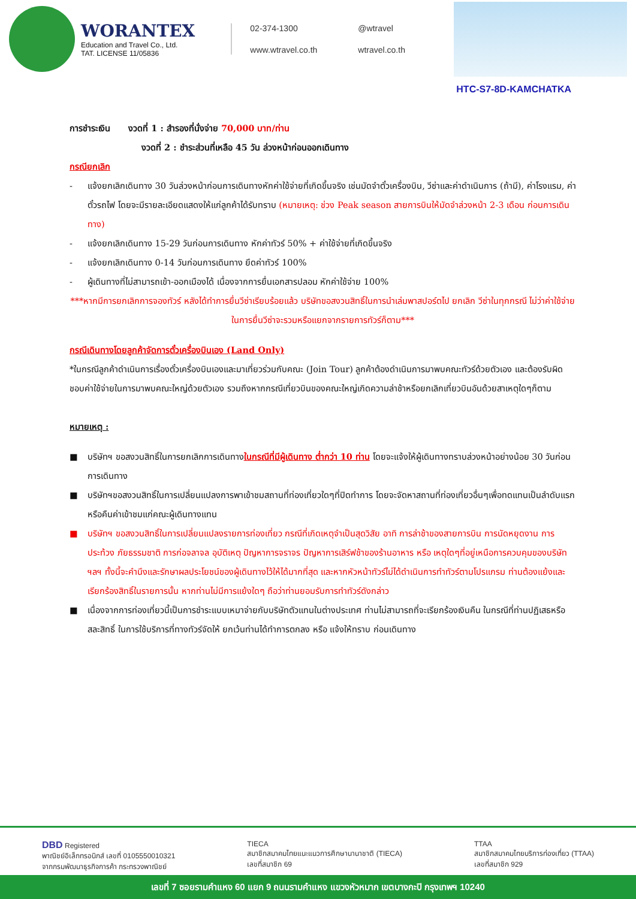WORANTEX
Education and Travel Co., Ltd.
TAT. LICENSE 11/05836
02-374-1300 @wtravel www.wtravel.co.th wtravel.co.th
HTC-S7-8D-KAMCHATKA
การชำระเงิน งวดที่ 1 : สำรองที่นั่งจ่าย 70,000 บาท/ท่าน
งวดที่ 2 : ชำระส่วนที่เหลือ 45 วัน ล่วงหน้าก่อนออกเดินทาง
กรณียกเลิก
- แจ้งยกเลิกเดินทาง 30 วันล่วงหน้าก่อนการเดินทางหักค่าใช้จ่ายที่เกิดขึ้นจริง เช่นมัดจำตั๋วเครื่องบิน, วีซ่าและค่าดำเนินการ (ถ้ามี), ค่าโรงแรม, ค่าตั๋วรถไฟ โดยจะมีรายละเอียดแสดงให้แก่ลูกค้าได้รับทราบ (หมายเหตุ: ช่วง Peak season สายการบินให้มัดจำล่วงหน้า 2-3 เดือน ก่อนการเดินทาง)
- แจ้งยกเลิกเดินทาง 15-29 วันก่อนการเดินทาง หักค่าทัวร์ 50% + ค่าใช้จ่ายที่เกิดขึ้นจริง
- แจ้งยกเลิกเดินทาง 0-14 วันก่อนการเดินทาง ยึดค่าทัวร์ 100%
- ผู้เดินทางที่ไม่สามารถเข้า-ออกเมืองได้ เนื่องจากการยื่นเอกสารปลอม หักค่าใช้จ่าย 100%
***หากมีการยกเลิกการจองทัวร์ หลังได้ทำการยื่นวีซ่าเรียบร้อยแล้ว บริษัทขอสงวนสิทธิ์ในการนำเล่มพาสปอร์ตไป ยกเลิก วีซ่าในทุกกรณี ไม่ว่าค่าใช้จ่ายในการยื่นวีซ่าจะรวมหรือแยกจากรายการทัวร์ก็ตาม***
กรณีเดินทางโดยลูกค้าจัดการตั๋วเครื่องบินเอง (Land Only)
*ในกรณีลูกค้าดำเนินการเรื่องตั๋วเครื่องบินเองและมาเที่ยวร่วมกับคณะ (Join Tour) ลูกค้าต้องดำเนินการมาพบคณะทัวร์ด้วยตัวเอง และต้องรับผิดชอบค่าใช้จ่ายในการมาพบคณะใหญ่ด้วยตัวเอง รวมถึงหากกรณีเที่ยวบินของคณะใหญ่เกิดความล่าช้าหรือยกเลิกเที่ยวบินอันด้วยสาเหตุใดๆก็ตาม
หมายเหตุ :
■ บริษัทฯ ขอสงวนสิทธิ์ในการยกเลิกการเดินทางในกรณีที่มีผู้เดินทาง ต่ำกว่า 10 ท่าน โดยจะแจ้งให้ผู้เดินทางทราบล่วงหน้าอย่างน้อย 30 วันก่อนการเดินทาง
■ บริษัทฯขอสงวนสิทธิ์ในการเปลี่ยนแปลงการพาเข้าชมสถานที่ท่องเที่ยวใดๆที่ปิดทำการ โดยจะจัดหาสถานที่ท่องเที่ยวอื่นๆเพื่อทดแทนเป็นลำดับแรก หรือคืนค่าเข้าชมแก่คณะผู้เดินทางแทน
■ บริษัทฯ ขอสงวนสิทธิ์ในการเปลี่ยนแปลงรายการท่องเที่ยว กรณีที่เกิดเหตุจำเป็นสุดวิสัย อาทิ การล่าช้าของสายการบิน การนัดหยุดงาน การประท้วง ภัยธรรมชาติ การก่อจลาจล อุบัติเหตุ ปัญหาการจราจร ปัญหาการเสิร์ฟช้าของร้านอาหาร หรือ เหตุใดๆที่อยู่เหนือการควบคุมของบริษัท ฯลฯ ทั้งนี้จะคำนึงและรักษาผลประโยชน์ของผู้เดินทางไว้ให้ได้มากที่สุด และหากหัวหน้าทัวร์ไม่ได้ดำเนินการทำทัวร์ตามโปรแกรม ท่านต้องแย้งและเรียกร้องสิทธิ์ในรายการนั้น หากท่านไม่มีการแย้งใดๆ ถือว่าท่านยอมรับการทำทัวร์ดังกล่าว
■ เนื่องจากการท่องเที่ยวนี้เป็นการชำระแบบเหมาจ่ายกับบริษัทตัวแทนในต่างประเทศ ท่านไม่สามารถที่จะเรียกร้องเงินคืน ในกรณีที่ท่านปฏิเสธหรือสละสิทธิ์ ในการใช้บริการที่ทางทัวร์จัดให้ ยกเว้นท่านได้ทำการตกลง หรือ แจ้งให้ทราบ ก่อนเดินทาง
DBD Registered
พาณิชย์อิเล็กทรอนิกส์ เลขที่ 0105550010321
จากกรมพัฒนาธุรกิจการค้า กระทรวงพาณิชย์
TIECA
สมาชิกสมาคมไทยแนะแนวการศึกษานานาชาติ (TIECA)
เลขที่สมาชิก 69
TTAA
สมาชิกสมาคมไทยบริการท่องเที่ยว (TTAA)
เลขที่สมาชิก 929
เลขที่ 7 ซอยรามคำแหง 60 แยก 9 ถนนรามคำแหง แขวงหัวหมาก เขตบางกะปิ กรุงเทพฯ 10240